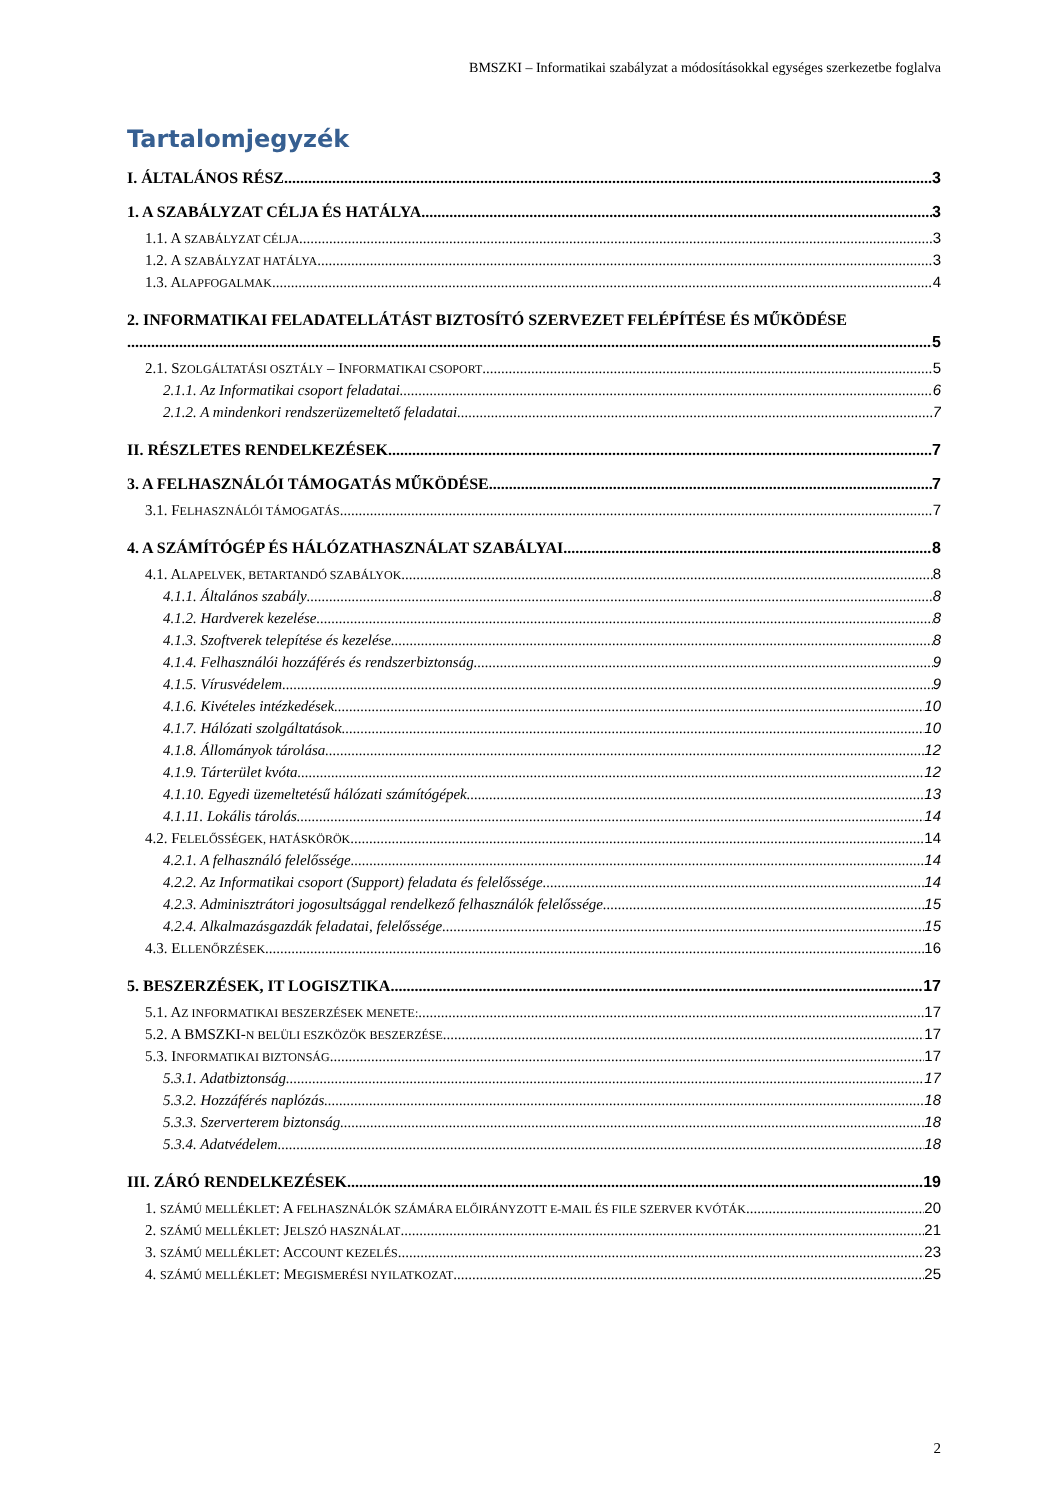BMSZKI – Informatikai szabályzat a módosításokkal egységes szerkezetbe foglalva
Tartalomjegyzék
I. ÁLTALÁNOS RÉSZ 3
1. A SZABÁLYZAT CÉLJA ÉS HATÁLYA 3
1.1. A SZABÁLYZAT CÉLJA 3
1.2. A SZABÁLYZAT HATÁLYA 3
1.3. ALAPFOGALMAK 4
2. INFORMATIKAI FELADATELLÁTÁST BIZTOSÍTÓ SZERVEZET FELÉPÍTÉSE ÉS MŰKÖDÉSE
5
2.1. SZOLGÁLTATÁSI OSZTÁLY – INFORMATIKAI CSOPORT 5
2.1.1. Az Informatikai csoport feladatai 6
2.1.2. A mindenkori rendszerüzemeltető feladatai 7
II. RÉSZLETES RENDELKEZÉSEK 7
3. A FELHASZNÁLÓI TÁMOGATÁS MŰKÖDÉSE 7
3.1. FELHASZNÁLÓI TÁMOGATÁS 7
4. A SZÁMÍTÓGÉP ÉS HÁLÓZATHASZNÁLAT SZABÁLYAI 8
4.1. ALAPELVEK, BETARTANDÓ SZABÁLYOK 8
4.1.1. Általános szabály 8
4.1.2. Hardverek kezelése 8
4.1.3. Szoftverek telepítése és kezelése 8
4.1.4. Felhasználói hozzáférés és rendszerbiztonság 9
4.1.5. Vírusvédelem 9
4.1.6. Kivételes intézkedések 10
4.1.7. Hálózati szolgáltatások 10
4.1.8. Állományok tárolása 12
4.1.9. Tárterület kvóta 12
4.1.10. Egyedi üzemeltetésű hálózati számítógépek 13
4.1.11. Lokális tárolás 14
4.2. FELELŐSSÉGEK, HATÁSKÖRÖK 14
4.2.1. A felhasználó felelőssége 14
4.2.2. Az Informatikai csoport (Support) feladata és felelőssége 14
4.2.3. Adminisztrátori jogosultsággal rendelkező felhasználók felelőssége 15
4.2.4. Alkalmazásgazdák feladatai, felelőssége 15
4.3. ELLENŐRZÉSEK 16
5. BESZERZÉSEK, IT LOGISZTIKA 17
5.1. AZ INFORMATIKAI BESZERZÉSEK MENETE: 17
5.2. A BMSZKI-N BELÜLI ESZKÖZÖK BESZERZÉSE 17
5.3. INFORMATIKAI BIZTONSÁG 17
5.3.1. Adatbiztonság 17
5.3.2. Hozzáférés naplózás 18
5.3.3. Szerverterem biztonság 18
5.3.4. Adatvédelem 18
III. ZÁRÓ RENDELKEZÉSEK 19
1. SZÁMÚ MELLÉKLET: A FELHASZNÁLÓK SZÁMÁRA ELŐIRÁNYZOTT E-MAIL ÉS FILE SZERVER KVÓTÁK 20
2. SZÁMÚ MELLÉKLET: JELSZÓ HASZNÁLAT 21
3. SZÁMÚ MELLÉKLET: ACCOUNT KEZELÉS 23
4. SZÁMÚ MELLÉKLET: MEGISMERÉSI NYILATKOZAT 25
2